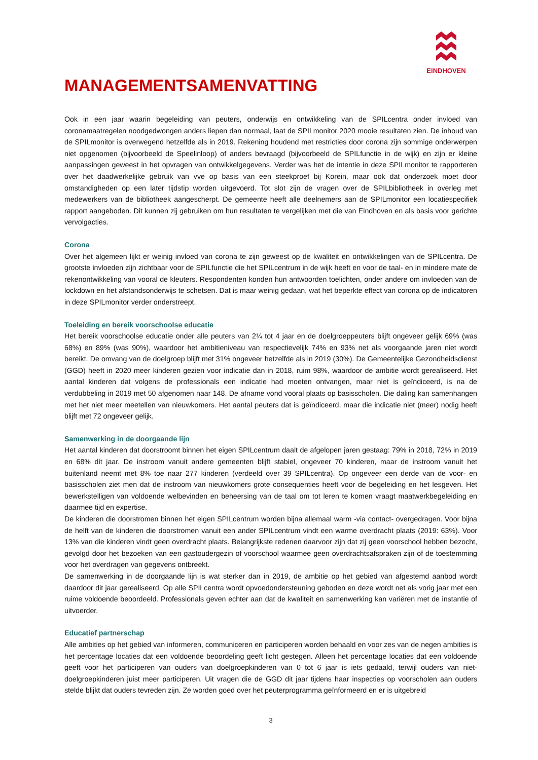EINDHOVEN
MANAGEMENTSAMENVATTING
Ook in een jaar waarin begeleiding van peuters, onderwijs en ontwikkeling van de SPILcentra onder invloed van coronamaatregelen noodgedwongen anders liepen dan normaal, laat de SPILmonitor 2020 mooie resultaten zien. De inhoud van de SPILmonitor is overwegend hetzelfde als in 2019. Rekening houdend met restricties door corona zijn sommige onderwerpen niet opgenomen (bijvoorbeeld de Speelinloop) of anders bevraagd (bijvoorbeeld de SPILfunctie in de wijk) en zijn er kleine aanpassingen geweest in het opvragen van ontwikkelgegevens. Verder was het de intentie in deze SPILmonitor te rapporteren over het daadwerkelijke gebruik van vve op basis van een steekproef bij Korein, maar ook dat onderzoek moet door omstandigheden op een later tijdstip worden uitgevoerd. Tot slot zijn de vragen over de SPILbibliotheek in overleg met medewerkers van de bibliotheek aangescherpt. De gemeente heeft alle deelnemers aan de SPILmonitor een locatiespecifiek rapport aangeboden. Dit kunnen zij gebruiken om hun resultaten te vergelijken met die van Eindhoven en als basis voor gerichte vervolgacties.
Corona
Over het algemeen lijkt er weinig invloed van corona te zijn geweest op de kwaliteit en ontwikkelingen van de SPILcentra. De grootste invloeden zijn zichtbaar voor de SPILfunctie die het SPILcentrum in de wijk heeft en voor de taal- en in mindere mate de rekenontwikkeling van vooral de kleuters. Respondenten konden hun antwoorden toelichten, onder andere om invloeden van de lockdown en het afstandsonderwijs te schetsen. Dat is maar weinig gedaan, wat het beperkte effect van corona op de indicatoren in deze SPILmonitor verder onderstreept.
Toeleiding en bereik voorschoolse educatie
Het bereik voorschoolse educatie onder alle peuters van 2¼ tot 4 jaar en de doelgroeppeuters blijft ongeveer gelijk 69% (was 68%) en 89% (was 90%), waardoor het ambitieniveau van respectievelijk 74% en 93% net als voorgaande jaren niet wordt bereikt. De omvang van de doelgroep blijft met 31% ongeveer hetzelfde als in 2019 (30%). De Gemeentelijke Gezondheidsdienst (GGD) heeft in 2020 meer kinderen gezien voor indicatie dan in 2018, ruim 98%, waardoor de ambitie wordt gerealiseerd. Het aantal kinderen dat volgens de professionals een indicatie had moeten ontvangen, maar niet is geïndiceerd, is na de verdubbeling in 2019 met 50 afgenomen naar 148. De afname vond vooral plaats op basisscholen. Die daling kan samenhangen met het niet meer meetellen van nieuwkomers. Het aantal peuters dat is geïndiceerd, maar die indicatie niet (meer) nodig heeft blijft met 72 ongeveer gelijk.
Samenwerking in de doorgaande lijn
Het aantal kinderen dat doorstroomt binnen het eigen SPILcentrum daalt de afgelopen jaren gestaag: 79% in 2018, 72% in 2019 en 68% dit jaar. De instroom vanuit andere gemeenten blijft stabiel, ongeveer 70 kinderen, maar de instroom vanuit het buitenland neemt met 8% toe naar 277 kinderen (verdeeld over 39 SPILcentra). Op ongeveer een derde van de voor- en basisscholen ziet men dat de instroom van nieuwkomers grote consequenties heeft voor de begeleiding en het lesgeven. Het bewerkstelligen van voldoende welbevinden en beheersing van de taal om tot leren te komen vraagt maatwerkbegeleiding en daarmee tijd en expertise.
De kinderen die doorstromen binnen het eigen SPILcentrum worden bijna allemaal warm -via contact- overgedragen. Voor bijna de helft van de kinderen die doorstromen vanuit een ander SPILcentrum vindt een warme overdracht plaats (2019: 63%). Voor 13% van die kinderen vindt geen overdracht plaats. Belangrijkste redenen daarvoor zijn dat zij geen voorschool hebben bezocht, gevolgd door het bezoeken van een gastoudergezin of voorschool waarmee geen overdrachtsafspraken zijn of de toestemming voor het overdragen van gegevens ontbreekt.
De samenwerking in de doorgaande lijn is wat sterker dan in 2019, de ambitie op het gebied van afgestemd aanbod wordt daardoor dit jaar gerealiseerd. Op alle SPILcentra wordt opvoedondersteuning geboden en deze wordt net als vorig jaar met een ruime voldoende beoordeeld. Professionals geven echter aan dat de kwaliteit en samenwerking kan variëren met de instantie of uitvoerder.
Educatief partnerschap
Alle ambities op het gebied van informeren, communiceren en participeren worden behaald en voor zes van de negen ambities is het percentage locaties dat een voldoende beoordeling geeft licht gestegen. Alleen het percentage locaties dat een voldoende geeft voor het participeren van ouders van doelgroepkinderen van 0 tot 6 jaar is iets gedaald, terwijl ouders van niet-doelgroepkinderen juist meer participeren. Uit vragen die de GGD dit jaar tijdens haar inspecties op voorscholen aan ouders stelde blijkt dat ouders tevreden zijn. Ze worden goed over het peuterprogramma geïnformeerd en er is uitgebreid
3